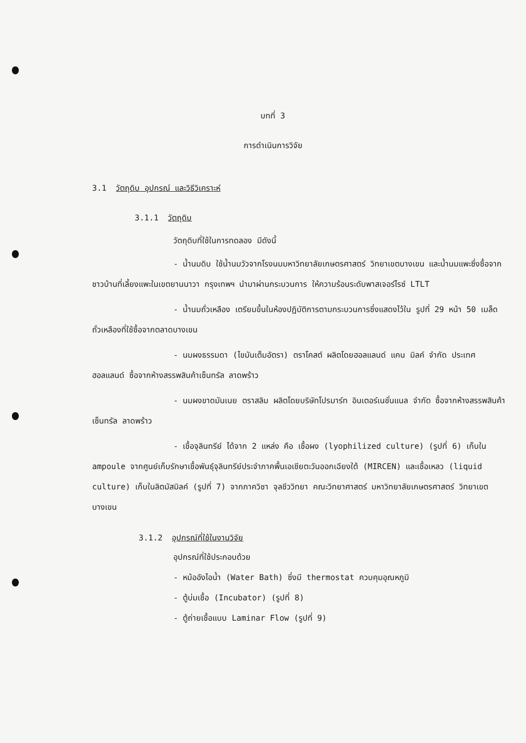บทที่ 3
การดำเนินการวิจัย
3.1 วัตถุดิบ อุปกรณ์ และวิธีวิเคราะห์
3.1.1 วัตถุดิบ
วัตถุดิบที่ใช้ในการทดลอง มีดังนี้
- น้ำนมดิบ ใช้น้ำนมวัวจากโรงนมมหาวิทยาลัยเกษตรศาสตร์ วิทยาเขตบางเขน และน้ำนมแพะซึ่งซื้อจากชาวบ้านที่เลี้ยงแพะในเขตยานนาวา กรุงเทพฯ นำมาผ่านกระบวนการ ให้ความร้อนระดับพาสเจอร์ไรซ์ LTLT
- น้ำนมถั่วเหลือง เตรียมขึ้นในห้องปฏิบัติการตามกระบวนการซึ่งแสดงไว้ใน รูปที่ 29 หน้า 50 เมล็ดถั่วเหลืองที่ใช้ซื้อจากตลาดบางเขน
- นมผงธรรมดา (ไขมันเต็มอัตรา) ตราโคสต์ ผลิตโดยฮอลแลนด์ แคน มิลค์ จำกัด ประเทศฮอลแลนด์ ซื้อจากห้างสรรพสินค้าเซ็นทรัล ลาดพร้าว
- นมผงขาดมันเนย ตราสลิม ผลิตโดยบริษัทโปรมาร์ท อินเตอร์เนชั่นแนล จำกัด ซื้อจากห้างสรรพสินค้าเซ็นทรัล ลาดพร้าว
- เชื้อจุลินทรีย์ ได้จาก 2 แหล่ง คือ เชื้อผง (lyophilized culture) (รูปที่ 6) เก็บใน ampoule จากศูนย์เก็บรักษาเชื้อพันธุ์จุลินทรีย์ประจำภาคพื้นเอเชียตะวันออกเฉียงใต้ (MIRCEN) และเชื้อเหลว (liquid culture) เก็บในลิตมัสมิลค์ (รูปที่ 7) จากภาควิชา จุลชีววิทยา คณะวิทยาศาสตร์ มหาวิทยาลัยเกษตรศาสตร์ วิทยาเขตบางเขน
3.1.2 อุปกรณ์ที่ใช้ในงานวิจัย
อุปกรณ์ที่ใช้ประกอบด้วย
- หม้ออังไอน้ำ (Water Bath) ซึ่งมี thermostat ควบคุมอุณหภูมิ
- ตู้บ่มเชื้อ (Incubator) (รูปที่ 8)
- ตู้ถ่ายเชื้อแบบ Laminar Flow (รูปที่ 9)